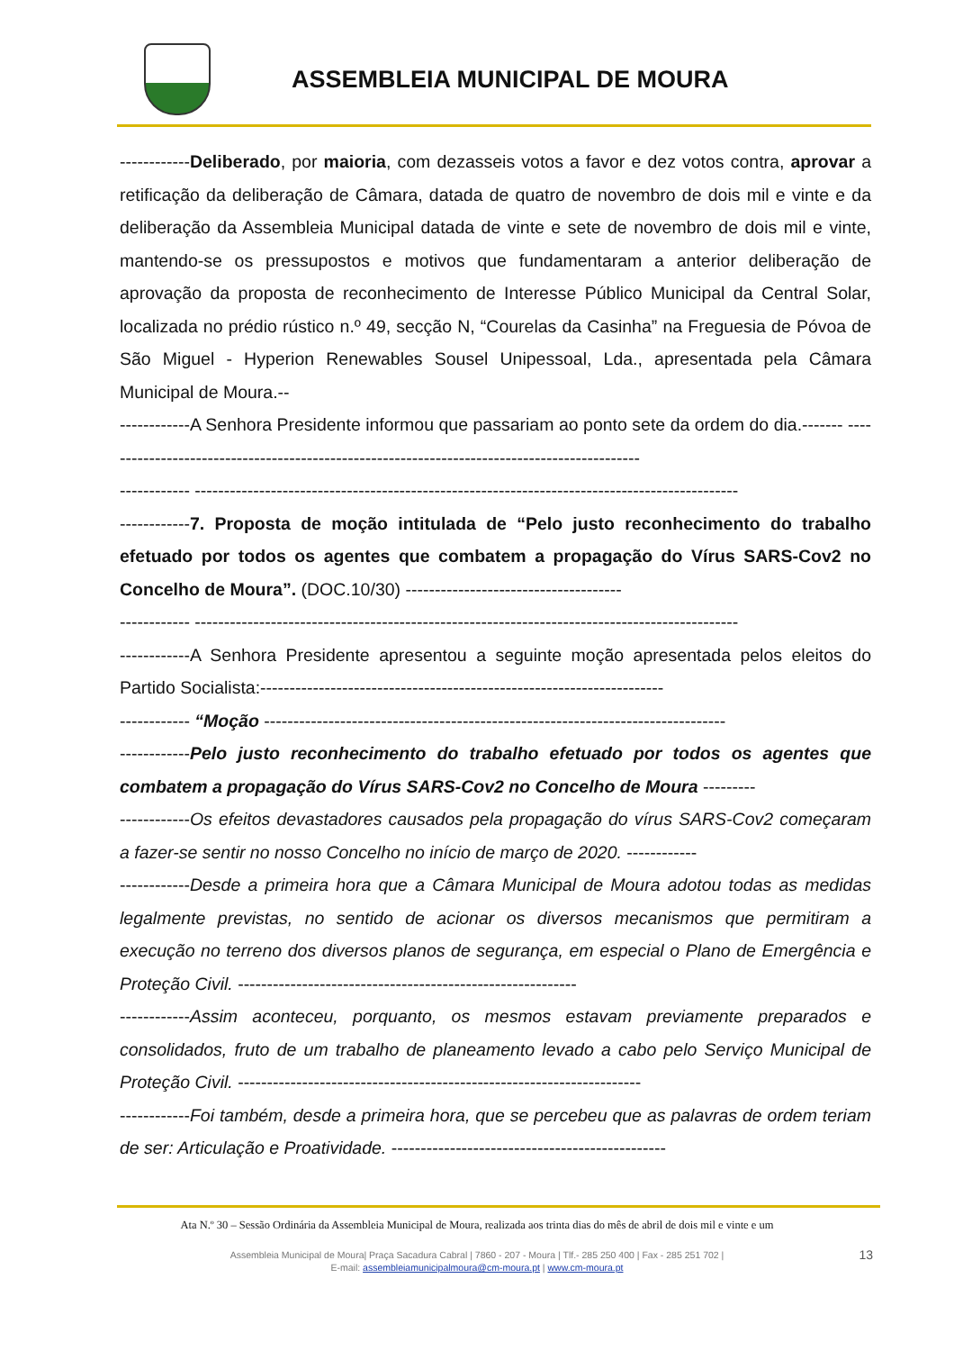ASSEMBLEIA MUNICIPAL DE MOURA
------------Deliberado, por maioria, com dezasseis votos a favor e dez votos contra, aprovar a retificação da deliberação de Câmara, datada de quatro de novembro de dois mil e vinte e da deliberação da Assembleia Municipal datada de vinte e sete de novembro de dois mil e vinte, mantendo-se os pressupostos e motivos que fundamentaram a anterior deliberação de aprovação da proposta de reconhecimento de Interesse Público Municipal da Central Solar, localizada no prédio rústico n.º 49, secção N, “Courelas da Casinha” na Freguesia de Póvoa de São Miguel - Hyperion Renewables Sousel Unipessoal, Lda., apresentada pela Câmara Municipal de Moura.--
------------A Senhora Presidente informou que passariam ao ponto sete da ordem do dia.------- ---------------------------------------------------------------------------------------------
------------ ---------------------------------------------------------------------------------------------
------------7. Proposta de moção intitulada de “Pelo justo reconhecimento do trabalho efetuado por todos os agentes que combatem a propagação do Vírus SARS-Cov2 no Concelho de Moura”. (DOC.10/30) -------------------------------------
------------ ---------------------------------------------------------------------------------------------
------------A Senhora Presidente apresentou a seguinte moção apresentada pelos eleitos do Partido Socialista:---------------------------------------------------------------------
------------ “Moção -------------------------------------------------------------------------------
------------Pelo justo reconhecimento do trabalho efetuado por todos os agentes que combatem a propagação do Vírus SARS-Cov2 no Concelho de Moura ---------
------------Os efeitos devastadores causados pela propagação do vírus SARS-Cov2 começaram a fazer-se sentir no nosso Concelho no início de março de 2020. ------------
------------Desde a primeira hora que a Câmara Municipal de Moura adotou todas as medidas legalmente previstas, no sentido de acionar os diversos mecanismos que permitiram a execução no terreno dos diversos planos de segurança, em especial o Plano de Emergência e Proteção Civil. ----------------------------------------------------------
------------Assim aconteceu, porquanto, os mesmos estavam previamente preparados e consolidados, fruto de um trabalho de planeamento levado a cabo pelo Serviço Municipal de Proteção Civil. ---------------------------------------------------------------------
------------Foi também, desde a primeira hora, que se percebeu que as palavras de ordem teriam de ser: Articulação e Proatividade. -----------------------------------------------
Ata N.º 30 – Sessão Ordinária da Assembleia Municipal de Moura, realizada aos trinta dias do mês de abril de dois mil e vinte e um
Assembleia Municipal de Moura| Praça Sacadura Cabral | 7860 - 207 - Moura | Tlf.- 285 250 400 | Fax - 285 251 702 |
E-mail: assembleiamunicipalmoura@cm-moura.pt | www.cm-moura.pt
13